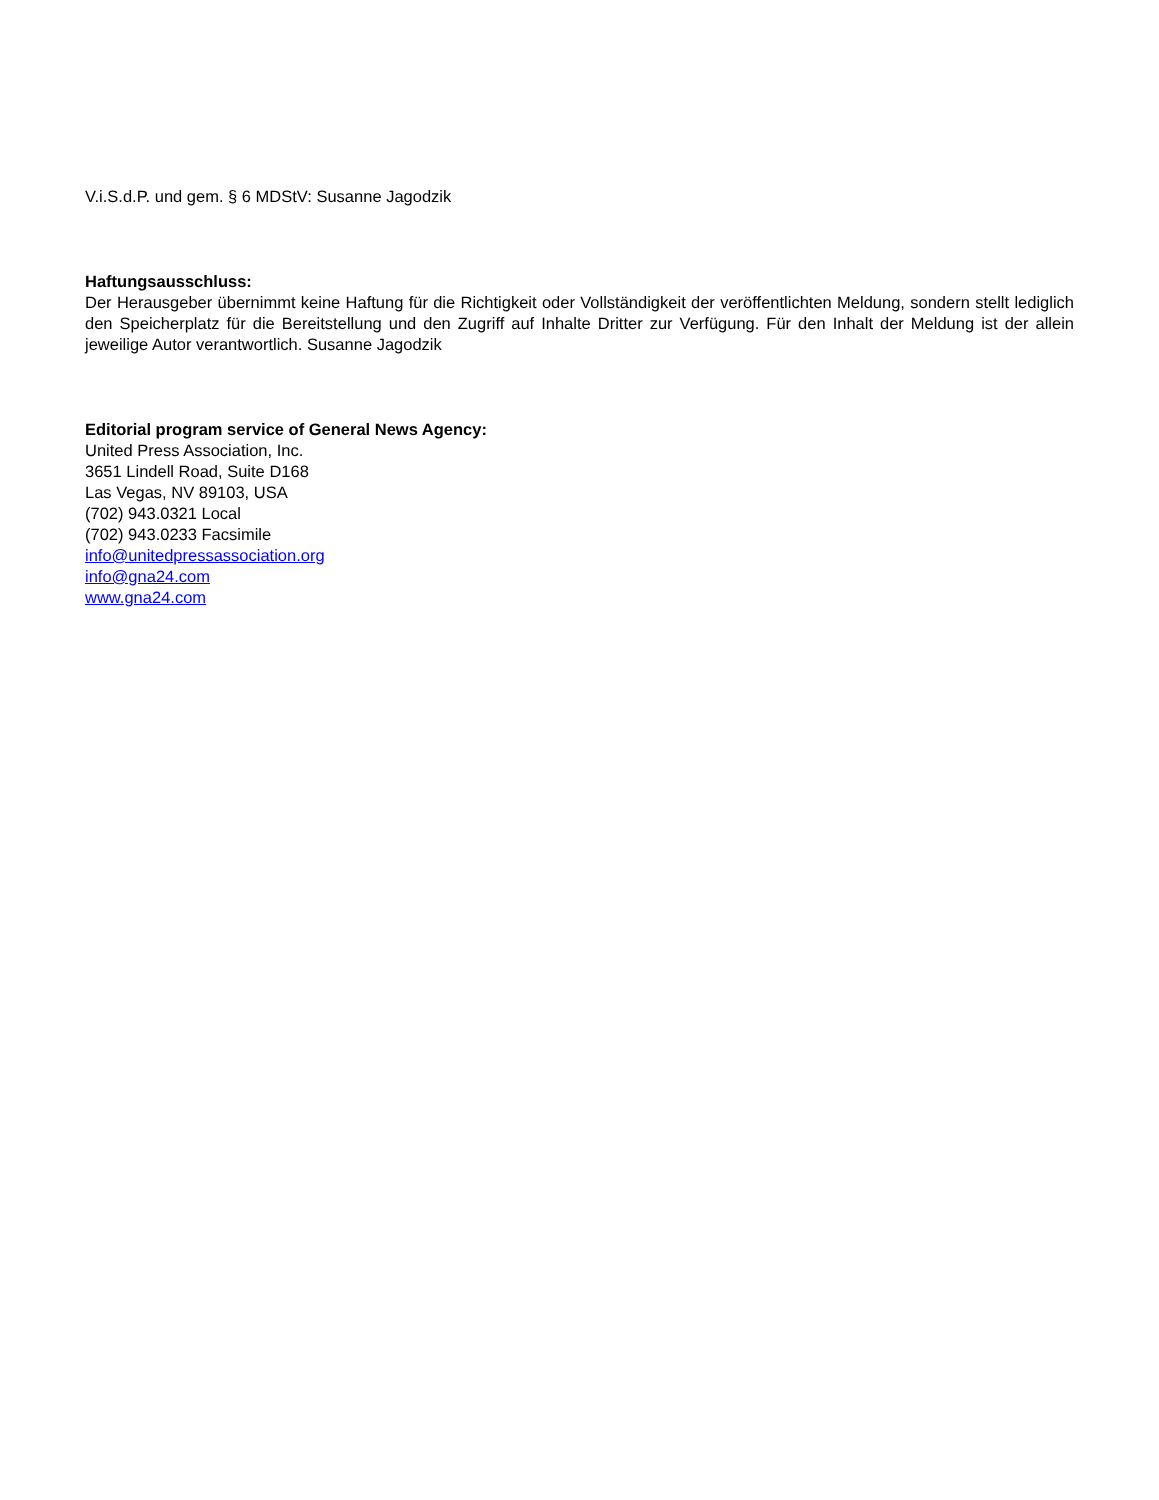V.i.S.d.P. und gem. § 6 MDStV: Susanne Jagodzik
Haftungsausschluss:
Der Herausgeber übernimmt keine Haftung für die Richtigkeit oder Vollständigkeit der veröffentlichten Meldung, sondern stellt lediglich den Speicherplatz für die Bereitstellung und den Zugriff auf Inhalte Dritter zur Verfügung. Für den Inhalt der Meldung ist der allein jeweilige Autor verantwortlich. Susanne Jagodzik
Editorial program service of General News Agency:
United Press Association, Inc.
3651 Lindell Road, Suite D168
Las Vegas, NV 89103, USA
(702) 943.0321 Local
(702) 943.0233 Facsimile
info@unitedpressassociation.org
info@gna24.com
www.gna24.com